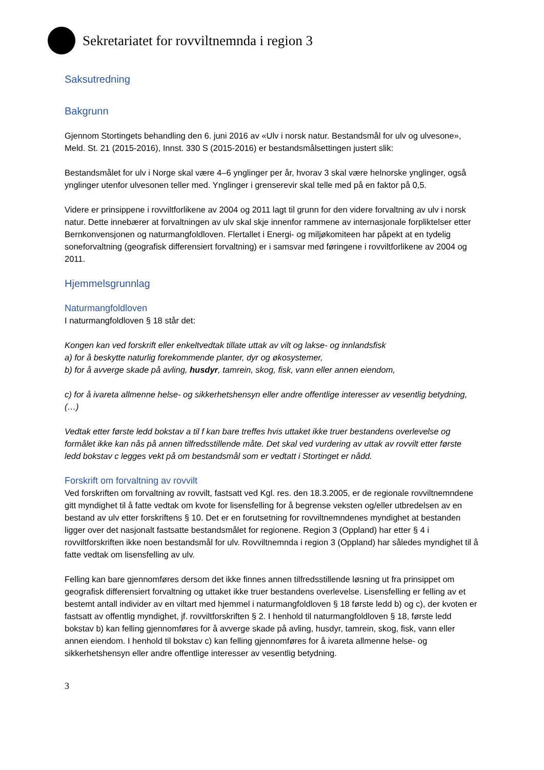Sekretariatet for rovviltnemnda i region 3
Saksutredning
Bakgrunn
Gjennom Stortingets behandling den 6. juni 2016 av «Ulv i norsk natur. Bestandsmål for ulv og ulvesone», Meld. St. 21 (2015-2016), Innst. 330 S (2015-2016) er bestandsmålsettingen justert slik:
Bestandsmålet for ulv i Norge skal være 4–6 ynglinger per år, hvorav 3 skal være helnorske ynglinger, også ynglinger utenfor ulvesonen teller med. Ynglinger i grenserevir skal telle med på en faktor på 0,5.
Videre er prinsippene i rovviltforlikene av 2004 og 2011 lagt til grunn for den videre forvaltning av ulv i norsk natur. Dette innebærer at forvaltningen av ulv skal skje innenfor rammene av internasjonale forpliktelser etter Bernkonvensjonen og naturmangfoldloven. Flertallet i Energi- og miljøkomiteen har påpekt at en tydelig soneforvaltning (geografisk differensiert forvaltning) er i samsvar med føringene i rovviltforlikene av 2004 og 2011.
Hjemmelsgrunnlag
Naturmangfoldloven
I naturmangfoldloven § 18 står det:
Kongen kan ved forskrift eller enkeltvedtak tillate uttak av vilt og lakse- og innlandsfisk
a) for å beskytte naturlig forekommende planter, dyr og økosystemer,
b) for å avverge skade på avling, husdyr, tamrein, skog, fisk, vann eller annen eiendom,
c) for å ivareta allmenne helse- og sikkerhetshensyn eller andre offentlige interesser av vesentlig betydning,
(…)
Vedtak etter første ledd bokstav a til f kan bare treffes hvis uttaket ikke truer bestandens overlevelse og formålet ikke kan nås på annen tilfredsstillende måte. Det skal ved vurdering av uttak av rovvilt etter første ledd bokstav c legges vekt på om bestandsmål som er vedtatt i Stortinget er nådd.
Forskrift om forvaltning av rovvilt
Ved forskriften om forvaltning av rovvilt, fastsatt ved Kgl. res. den 18.3.2005, er de regionale rovviltnemndene gitt myndighet til å fatte vedtak om kvote for lisensfelling for å begrense veksten og/eller utbredelsen av en bestand av ulv etter forskriftens § 10. Det er en forutsetning for rovviltnemndenes myndighet at bestanden ligger over det nasjonalt fastsatte bestandsmålet for regionene. Region 3 (Oppland) har etter § 4 i rovviltforskriften ikke noen bestandsmål for ulv. Rovviltnemnda i region 3 (Oppland) har således myndighet til å fatte vedtak om lisensfelling av ulv.
Felling kan bare gjennomføres dersom det ikke finnes annen tilfredsstillende løsning ut fra prinsippet om geografisk differensiert forvaltning og uttaket ikke truer bestandens overlevelse. Lisensfelling er felling av et bestemt antall individer av en viltart med hjemmel i naturmangfoldloven § 18 første ledd b) og c), der kvoten er fastsatt av offentlig myndighet, jf. rovviltforskriften § 2. I henhold til naturmangfoldloven § 18, første ledd bokstav b) kan felling gjennomføres for å avverge skade på avling, husdyr, tamrein, skog, fisk, vann eller annen eiendom. I henhold til bokstav c) kan felling gjennomføres for å ivareta allmenne helse- og sikkerhetshensyn eller andre offentlige interesser av vesentlig betydning.
3